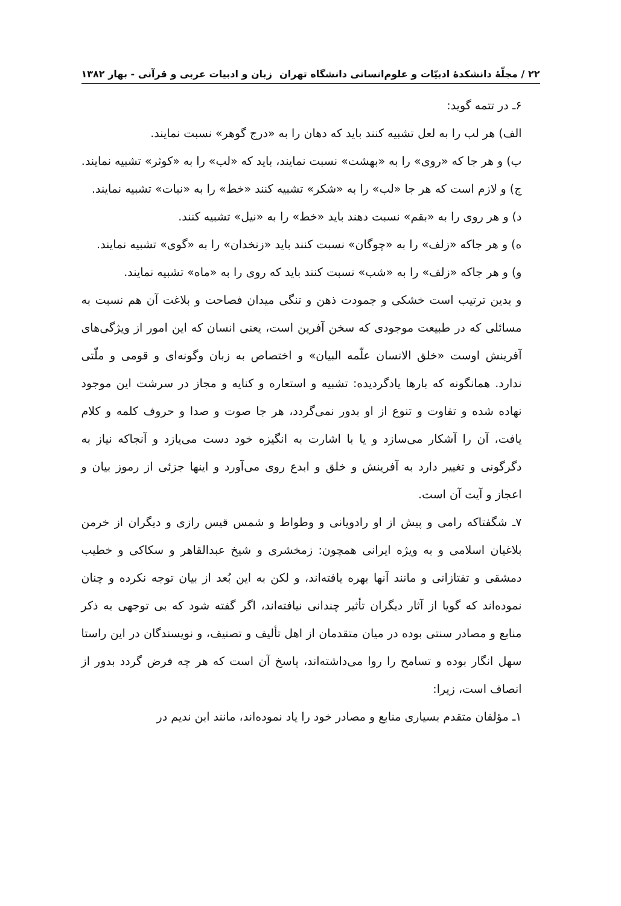۲۲ / مجلّهٔ دانشکدهٔ ادبیّات و علوم‌انسانی دانشگاه تهران زبان و ادبیات عربی و قرآنی - بهار ۱۳۸۲
۶ـ در تتمه گوید:
الف) هر لب را به لعل تشبیه کنند باید که دهان را به «درج گوهر» نسبت نمایند.
ب) و هر جا که «روی» را به «بهشت» نسبت نمایند، باید که «لب» را به «کوثر» تشبیه نمایند.
ج) و لازم است که هر جا «لب» را به «شکر» تشبیه کنند «خط» را به «نبات» تشبیه نمایند.
د) و هر روی را به «بقم» نسبت دهند باید «خط» را به «نیل» تشبیه کنند.
ه) و هر جاکه «زلف» را به «چوگان» نسبت کنند باید «زنخدان» را به «گوی» تشبیه نمایند.
و) و هر جاکه «زلف» را به «شب» نسبت کنند باید که روی را به «ماه» تشبیه نمایند.
و بدین ترتیب است خشکی و جمودت ذهن و تنگی میدان فصاحت و بلاغت آن هم نسبت به مسائلی که در طبیعت موجودی که سخن آفرین است، یعنی انسان که این امور از ویژگی‌های آفرینش اوست «خلق الانسان علّمه البیان» و اختصاص به زبان وگونه‌ای و قومی و ملّتی ندارد. همانگونه که بارها یادگردیده: تشبیه و استعاره و کنایه و مجاز در سرشت این موجود نهاده شده و تفاوت و تنوع از او بدور نمی‌گردد، هر جا صوت و صدا و حروف کلمه و کلام یافت، آن را آشکار می‌سازد و یا با اشارت به انگیزه خود دست می‌یازد و آنجاکه نیاز به دگرگونی و تغییر دارد به آفرینش و خلق و ابدع روی می‌آورد و اینها جزئی از رموز بیان و اعجاز و آیت آن است.
۷ـ شگفتاکه رامی و پیش از او رادویانی و وطواط و شمس قیس رازی و دیگران از خرمن بلاغیان اسلامی و به ویژه ایرانی همچون: زمخشری و شیخ عبدالقاهر و سکاکی و خطیب دمشقی و تفتازانی و مانند آنها بهره یافته‌اند، و لکن به این بُعد از بیان توجه نکرده و چنان نموده‌اند که گویا از آثار دیگران تأثیر چندانی نیافته‌اند، اگر گفته شود که بی توجهی به ذکر منابع و مصادر سنتی بوده در میان متقدمان از اهل تألیف و تصنیف، و نویسندگان در این راستا سهل انگار بوده و تسامح را روا می‌داشته‌اند، پاسخ آن است که هر چه فرض گردد بدور از انصاف است، زیرا:
۱ـ مؤلفان متقدم بسیاری منابع و مصادر خود را یاد نموده‌اند، مانند ابن ندیم در